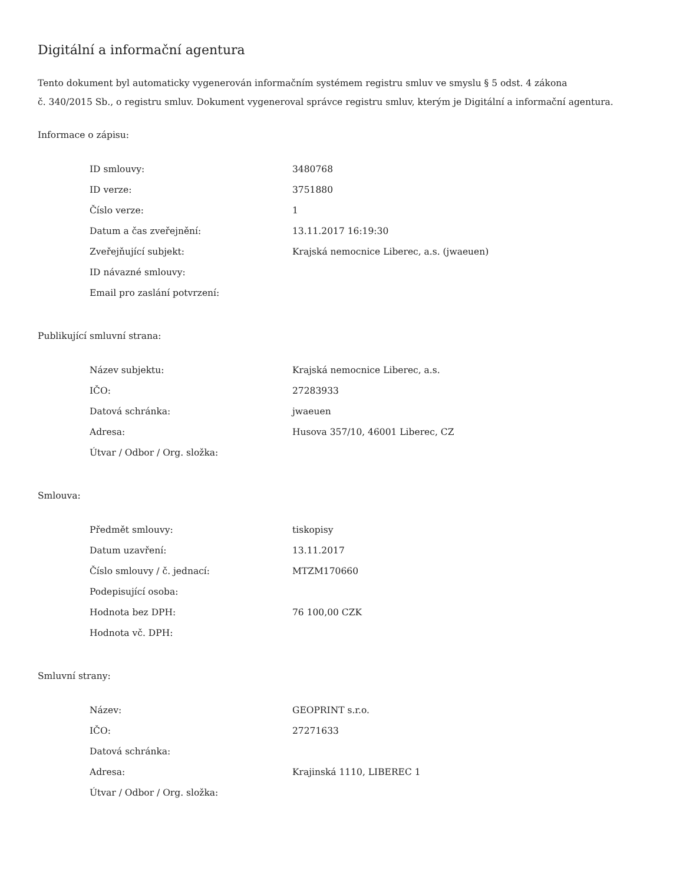Digitální a informační agentura
Tento dokument byl automaticky vygenerován informačním systémem registru smluv ve smyslu § 5 odst. 4 zákona
č. 340/2015 Sb., o registru smluv. Dokument vygeneroval správce registru smluv, kterým je Digitální a informační agentura.
Informace o zápisu:
| ID smlouvy: | 3480768 |
| ID verze: | 3751880 |
| Číslo verze: | 1 |
| Datum a čas zveřejnění: | 13.11.2017 16:19:30 |
| Zveřejňující subjekt: | Krajská nemocnice Liberec, a.s. (jwaeuen) |
| ID návazné smlouvy: | |
| Email pro zaslání potvrzení: | |
Publikující smluvní strana:
| Název subjektu: | Krajská nemocnice Liberec, a.s. |
| IČO: | 27283933 |
| Datová schránka: | jwaeuen |
| Adresa: | Husova 357/10, 46001 Liberec, CZ |
| Útvar / Odbor / Org. složka: | |
Smlouva:
| Předmět smlouvy: | tiskopisy |
| Datum uzavření: | 13.11.2017 |
| Číslo smlouvy / č. jednací: | MTZM170660 |
| Podepisující osoba: | |
| Hodnota bez DPH: | 76 100,00 CZK |
| Hodnota vč. DPH: | |
Smluvní strany:
| Název: | GEOPRINT s.r.o. |
| IČO: | 27271633 |
| Datová schránka: | |
| Adresa: | Krajinská 1110, LIBEREC 1 |
| Útvar / Odbor / Org. složka: | |